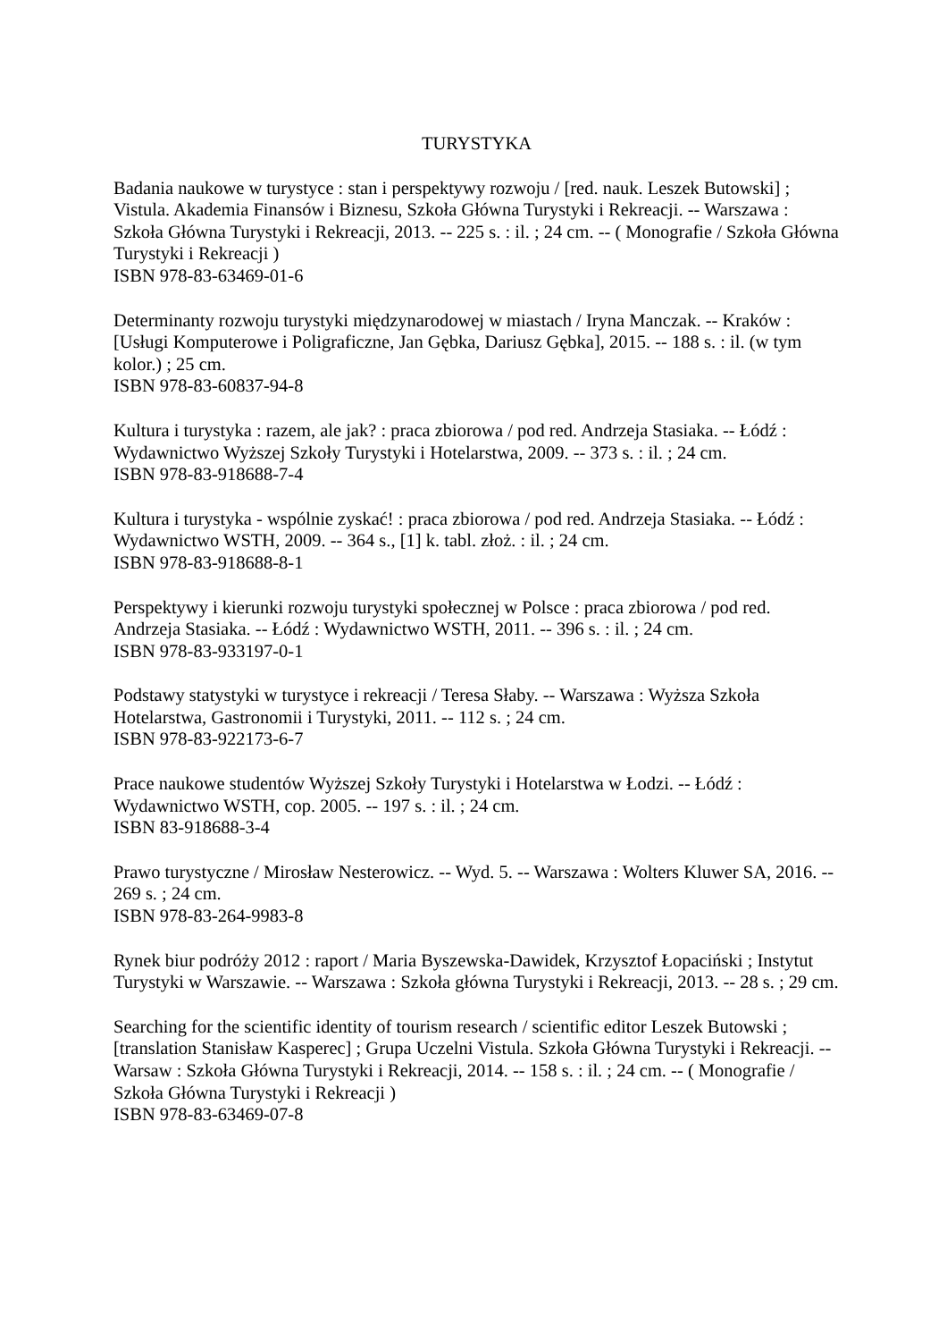TURYSTYKA
Badania naukowe w turystyce : stan i perspektywy rozwoju / [red. nauk. Leszek Butowski] ; Vistula. Akademia Finansów i Biznesu, Szkoła Główna Turystyki i Rekreacji. -- Warszawa : Szkoła Główna Turystyki i Rekreacji, 2013. -- 225 s. : il. ; 24 cm. -- ( Monografie / Szkoła Główna Turystyki i Rekreacji )
ISBN 978-83-63469-01-6
Determinanty rozwoju turystyki międzynarodowej w miastach / Iryna Manczak. -- Kraków : [Usługi Komputerowe i Poligraficzne, Jan Gębka, Dariusz Gębka], 2015. -- 188 s. : il. (w tym kolor.) ; 25 cm.
ISBN 978-83-60837-94-8
Kultura i turystyka : razem, ale jak? : praca zbiorowa / pod red. Andrzeja Stasiaka. -- Łódź : Wydawnictwo Wyższej Szkoły Turystyki i Hotelarstwa, 2009. -- 373 s. : il. ; 24 cm.
ISBN 978-83-918688-7-4
Kultura i turystyka - wspólnie zyskać! : praca zbiorowa / pod red. Andrzeja Stasiaka. -- Łódź : Wydawnictwo WSTH, 2009. -- 364 s., [1] k. tabl. złoż. : il. ; 24 cm.
ISBN 978-83-918688-8-1
Perspektywy i kierunki rozwoju turystyki społecznej w Polsce : praca zbiorowa / pod red. Andrzeja Stasiaka. -- Łódź : Wydawnictwo WSTH, 2011. -- 396 s. : il. ; 24 cm.
ISBN 978-83-933197-0-1
Podstawy statystyki w turystyce i rekreacji / Teresa Słaby. -- Warszawa : Wyższa Szkoła Hotelarstwa, Gastronomii i Turystyki, 2011. -- 112 s. ; 24 cm.
ISBN 978-83-922173-6-7
Prace naukowe studentów Wyższej Szkoły Turystyki i Hotelarstwa w Łodzi. -- Łódź : Wydawnictwo WSTH, cop. 2005. -- 197 s. : il. ; 24 cm.
ISBN 83-918688-3-4
Prawo turystyczne / Mirosław Nesterowicz. -- Wyd. 5. -- Warszawa : Wolters Kluwer SA, 2016. -- 269 s. ; 24 cm.
ISBN 978-83-264-9983-8
Rynek biur podróży 2012 : raport / Maria Byszewska-Dawidek, Krzysztof Łopaciński ; Instytut Turystyki w Warszawie. -- Warszawa : Szkoła główna Turystyki i Rekreacji, 2013. -- 28 s. ; 29 cm.
Searching for the scientific identity of tourism research / scientific editor Leszek Butowski ; [translation Stanisław Kasperec] ; Grupa Uczelni Vistula. Szkoła Główna Turystyki i Rekreacji. -- Warsaw : Szkoła Główna Turystyki i Rekreacji, 2014. -- 158 s. : il. ; 24 cm. -- ( Monografie / Szkoła Główna Turystyki i Rekreacji )
ISBN 978-83-63469-07-8